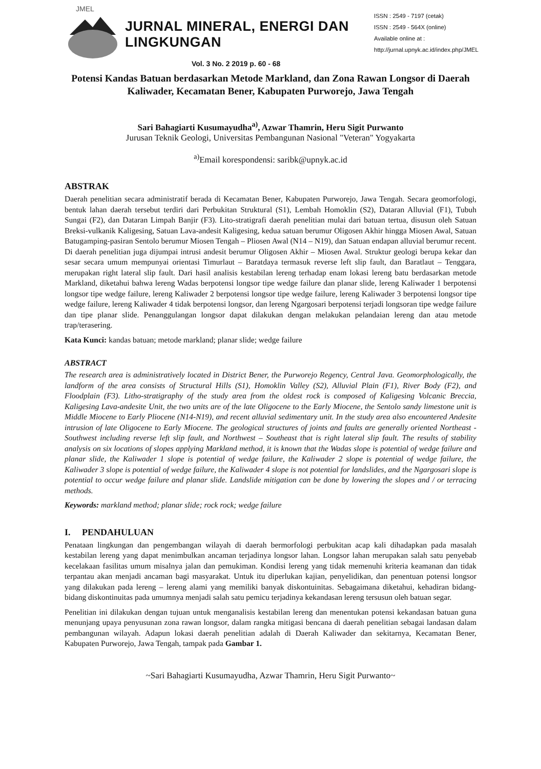JMEL
JURNAL MINERAL, ENERGI DAN LINGKUNGAN
Vol. 3 No. 2 2019 p. 60 - 68
ISSN : 2549 - 7197 (cetak)
ISSN : 2549 - 564X (online)
Available online at :
http://jurnal.upnyk.ac.id/index.php/JMEL
Potensi Kandas Batuan berdasarkan Metode Markland, dan Zona Rawan Longsor di Daerah Kaliwader, Kecamatan Bener, Kabupaten Purworejo, Jawa Tengah
Sari Bahagiarti Kusumayudha<sup>a)</sup>, Azwar Thamrin, Heru Sigit Purwanto
Jurusan Teknik Geologi, Universitas Pembangunan Nasional "Veteran" Yogyakarta
<sup>a)</sup> Email korespondensi: saribk@upnyk.ac.id
ABSTRAK
Daerah penelitian secara administratif berada di Kecamatan Bener, Kabupaten Purworejo, Jawa Tengah. Secara geomorfologi, bentuk lahan daerah tersebut terdiri dari Perbukitan Struktural (S1), Lembah Homoklin (S2), Dataran Alluvial (F1), Tubuh Sungai (F2), dan Dataran Limpah Banjir (F3). Lito-stratigrafi daerah penelitian mulai dari batuan tertua, disusun oleh Satuan Breksi-vulkanik Kaligesing, Satuan Lava-andesit Kaligesing, kedua satuan berumur Oligosen Akhir hingga Miosen Awal, Satuan Batugamping-pasiran Sentolo berumur Miosen Tengah – Pliosen Awal (N14 – N19), dan Satuan endapan alluvial berumur recent. Di daerah penelitian juga dijumpai intrusi andesit berumur Oligosen Akhir – Miosen Awal. Struktur geologi berupa kekar dan sesar secara umum mempunyai orientasi Timurlaut – Baratdaya termasuk reverse left slip fault, dan Baratlaut – Tenggara, merupakan right lateral slip fault. Dari hasil analisis kestabilan lereng terhadap enam lokasi lereng batu berdasarkan metode Markland, diketahui bahwa lereng Wadas berpotensi longsor tipe wedge failure dan planar slide, lereng Kaliwader 1 berpotensi longsor tipe wedge failure, lereng Kaliwader 2 berpotensi longsor tipe wedge failure, lereng Kaliwader 3 berpotensi longsor tipe wedge failure, lereng Kaliwader 4 tidak berpotensi longsor, dan lereng Ngargosari berpotensi terjadi longsoran tipe wedge failure dan tipe planar slide. Penanggulangan longsor dapat dilakukan dengan melakukan pelandaian lereng dan atau metode trap/terasering.
Kata Kunci: kandas batuan; metode markland; planar slide; wedge failure
ABSTRACT
The research area is administratively located in District Bener, the Purworejo Regency, Central Java. Geomorphologically, the landform of the area consists of Structural Hills (S1), Homoklin Valley (S2), Alluvial Plain (F1), River Body (F2), and Floodplain (F3). Litho-stratigraphy of the study area from the oldest rock is composed of Kaligesing Volcanic Breccia, Kaligesing Lava-andesite Unit, the two units are of the late Oligocene to the Early Miocene, the Sentolo sandy limestone unit is Middle Miocene to Early Pliocene (N14-N19), and recent alluvial sedimentary unit. In the study area also encountered Andesite intrusion of late Oligocene to Early Miocene. The geological structures of joints and faults are generally oriented Northeast - Southwest including reverse left slip fault, and Northwest – Southeast that is right lateral slip fault. The results of stability analysis on six locations of slopes applying Markland method, it is known that the Wadas slope is potential of wedge failure and planar slide, the Kaliwader 1 slope is potential of wedge failure, the Kaliwader 2 slope is potential of wedge failure, the Kaliwader 3 slope is potential of wedge failure, the Kaliwader 4 slope is not potential for landslides, and the Ngargosari slope is potential to occur wedge failure and planar slide. Landslide mitigation can be done by lowering the slopes and / or terracing methods.
Keywords: markland method; planar slide; rock rock; wedge failure
I. PENDAHULUAN
Penataan lingkungan dan pengembangan wilayah di daerah bermorfologi perbukitan acap kali dihadapkan pada masalah kestabilan lereng yang dapat menimbulkan ancaman terjadinya longsor lahan. Longsor lahan merupakan salah satu penyebab kecelakaan fasilitas umum misalnya jalan dan pemukiman. Kondisi lereng yang tidak memenuhi kriteria keamanan dan tidak terpantau akan menjadi ancaman bagi masyarakat. Untuk itu diperlukan kajian, penyelidikan, dan penentuan potensi longsor yang dilakukan pada lereng – lereng alami yang memiliki banyak diskontuinitas. Sebagaimana diketahui, kehadiran bidang-bidang diskontinuitas pada umumnya menjadi salah satu pemicu terjadinya kekandasan lereng tersusun oleh batuan segar.
Penelitian ini dilakukan dengan tujuan untuk menganalisis kestabilan lereng dan menentukan potensi kekandasan batuan guna menunjang upaya penyusunan zona rawan longsor, dalam rangka mitigasi bencana di daerah penelitian sebagai landasan dalam pembangunan wilayah. Adapun lokasi daerah penelitian adalah di Daerah Kaliwader dan sekitarnya, Kecamatan Bener, Kabupaten Purworejo, Jawa Tengah, tampak pada Gambar 1.
~Sari Bahagiarti Kusumayudha, Azwar Thamrin, Heru Sigit Purwanto~